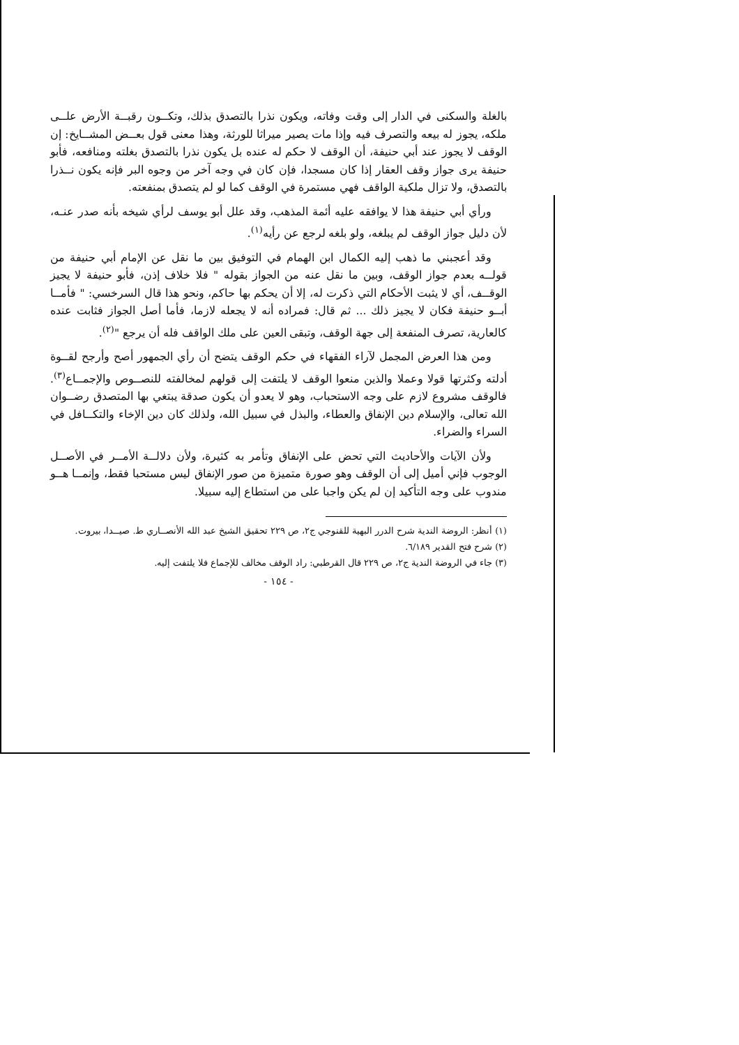بالغلة والسكنى في الدار إلى وقت وفاته، ويكون نذرا بالتصدق بذلك، وتكــون رقبــة الأرض علــى ملكه، يجوز له بيعه والتصرف فيه وإذا مات يصير ميراثا للورثة، وهذا معنى قول بعــض المشــايخ: إن الوقف لا يجوز عند أبي حنيفة، أن الوقف لا حكم له عنده بل يكون نذرا بالتصدق بغلته ومنافعه، فأبو حنيفة يرى جواز وقف العقار إذا كان مسجدا، فإن كان في وجه آخر من وجوه البر فإنه يكون نــذرا بالتصدق، ولا تزال ملكية الواقف فهي مستمرة في الوقف كما لو لم يتصدق بمنفعته.
ورأي أبي حنيفة هذا لا يوافقه عليه أئمة المذهب، وقد علل أبو يوسف لرأي شيخه بأنه صدر عنـه، لأن دليل جواز الوقف لم يبلغه، ولو بلغه لرجع عن رأيه<sup>(١)</sup>.
وقد أعجبني ما ذهب إليه الكمال ابن الهمام في التوفيق بين ما نقل عن الإمام أبي حنيفة من قولــه بعدم جواز الوقف، وبين ما نقل عنه من الجواز بقوله " فلا خلاف إذن، فأبو حنيفة لا يجيز الوقــف، أي لا يثبت الأحكام التي ذكرت له، إلا أن يحكم بها حاكم، ونحو هذا قال السرخسي: " فأمــا أبــو حنيفة فكان لا يجيز ذلك ... ثم قال: فمراده أنه لا يجعله لازما، فأما أصل الجواز فثابت عنده كالعارية، تصرف المنفعة إلى جهة الوقف، وتبقى العين على ملك الواقف فله أن يرجع "<sup>(٢)</sup>.
ومن هذا العرض المجمل لآراء الفقهاء في حكم الوقف يتضح أن رأي الجمهور أصح وأرجح لقــوة أدلته وكثرتها قولا وعملا والذين منعوا الوقف لا يلتفت إلى قولهم لمخالفته للنصــوص والإجمــاع<sup>(٣)</sup>. فالوقف مشروع لازم على وجه الاستحباب، وهو لا يعدو أن يكون صدقة يبتغي بها المتصدق رضــوان الله تعالى، والإسلام دين الإنفاق والعطاء، والبذل في سبيل الله، ولذلك كان دين الإخاء والتكــافل في السراء والضراء.
ولأن الآيات والأحاديث التي تحض على الإنفاق وتأمر به كثيرة، ولأن دلالــة الأمــر في الأصــل الوجوب فإني أميل إلى أن الوقف وهو صورة متميزة من صور الإنفاق ليس مستحبا فقط، وإنمــا هــو مندوب على وجه التأكيد إن لم يكن واجبا على من استطاع إليه سبيلا.
(١) أنظر: الروضة الندية شرح الدرر البهية للقنوجي ج٢، ص ٢٢٩ تحقيق الشيخ عبد الله الأنصــاري ط. صيــدا، بيروت.
(٢) شرح فتح القدير ٦/١٨٩.
(٣) جاء في الروضة الندية ج٢، ص ٢٢٩ قال القرطبي: راد الوقف مخالف للإجماع فلا يلتفت إليه.
- ١٥٤ -